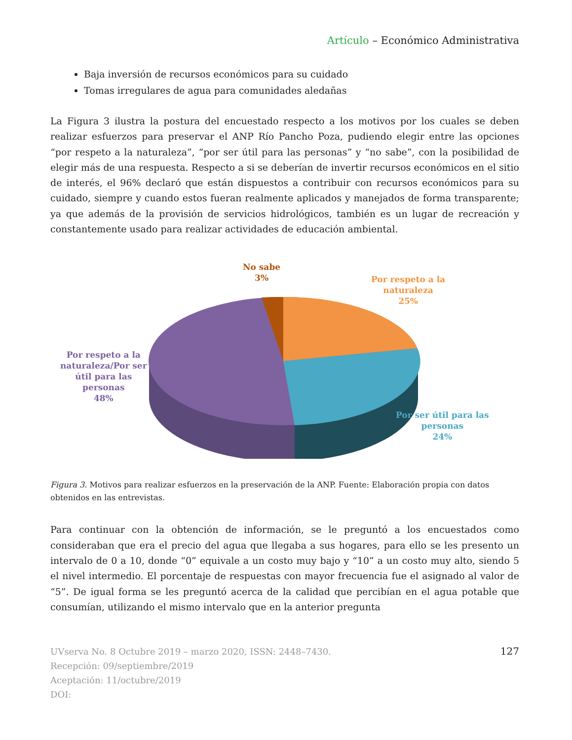Artículo – Económico Administrativa
Baja inversión de recursos económicos para su cuidado
Tomas irregulares de agua para comunidades aledañas
La Figura 3 ilustra la postura del encuestado respecto a los motivos por los cuales se deben realizar esfuerzos para preservar el ANP Río Pancho Poza, pudiendo elegir entre las opciones “por respeto a la naturaleza”, “por ser útil para las personas” y “no sabe”, con la posibilidad de elegir más de una respuesta. Respecto a si se deberían de invertir recursos económicos en el sitio de interés, el 96% declaró que están dispuestos a contribuir con recursos económicos para su cuidado, siempre y cuando estos fueran realmente aplicados y manejados de forma transparente; ya que además de la provisión de servicios hidrológicos, también es un lugar de recreación y constantemente usado para realizar actividades de educación ambiental.
No sabe
3%
Por respeto a la
naturaleza
25%
Por respeto a la
naturaleza/Por ser
útil para las
personas
48%
Por ser útil para las
personas
24%
Figura 3. Motivos para realizar esfuerzos en la preservación de la ANP. Fuente: Elaboración propia con datos obtenidos en las entrevistas.
Para continuar con la obtención de información, se le preguntó a los encuestados como consideraban que era el precio del agua que llegaba a sus hogares, para ello se les presento un intervalo de 0 a 10, donde “0” equivale a un costo muy bajo y “10” a un costo muy alto, siendo 5 el nivel intermedio. El porcentaje de respuestas con mayor frecuencia fue el asignado al valor de “5”. De igual forma se les preguntó acerca de la calidad que percibían en el agua potable que consumían, utilizando el mismo intervalo que en la anterior pregunta
UVserva No. 8 Octubre 2019 – marzo 2020, ISSN: 2448–7430.
Recepción: 09/septiembre/2019
Aceptación: 11/octubre/2019
DOI:
127